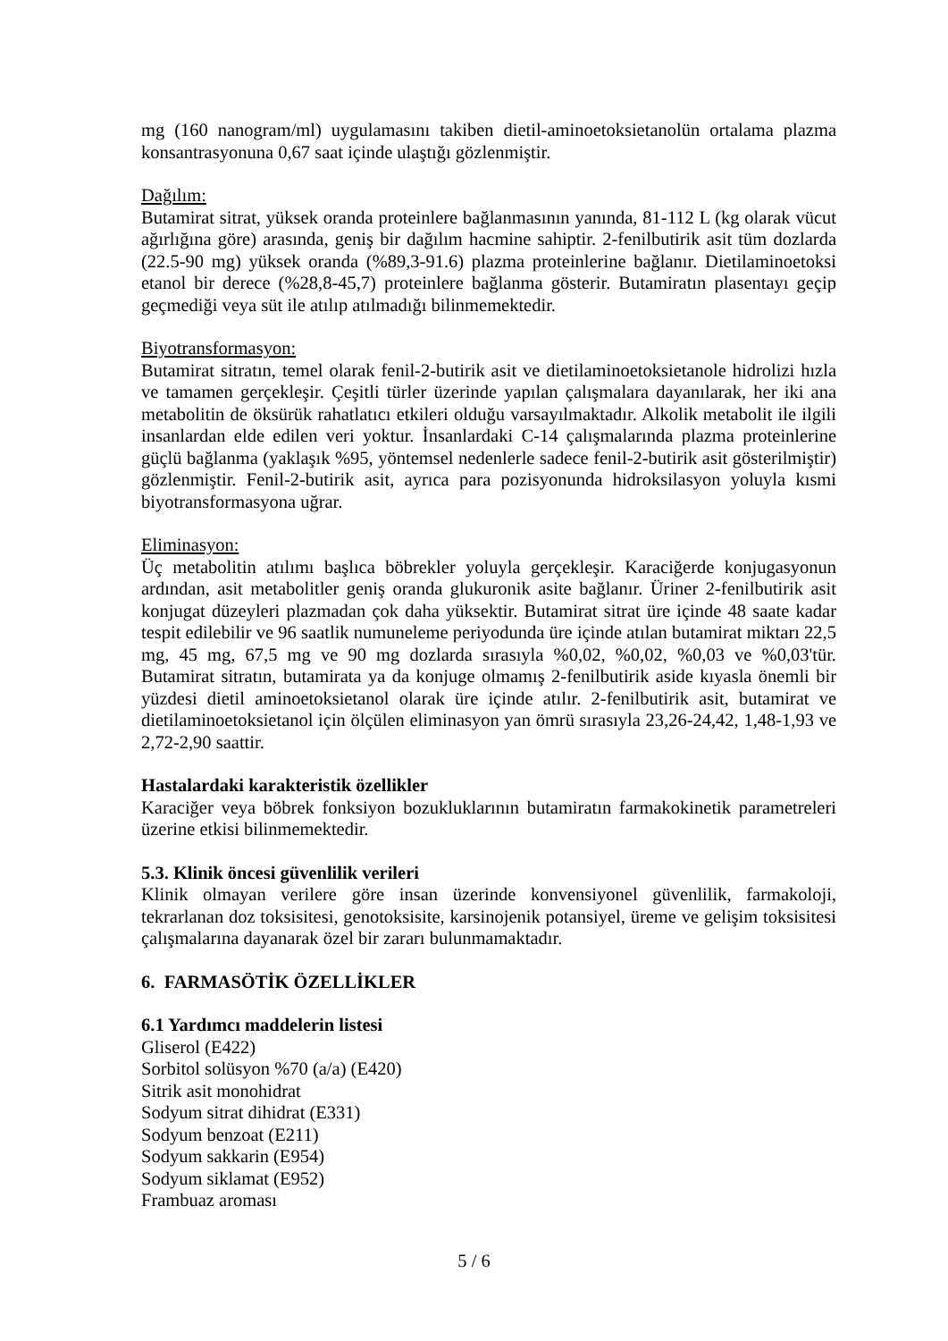mg (160 nanogram/ml) uygulamasını takiben dietil-aminoetoksietanolün ortalama plazma konsantrasyonuna 0,67 saat içinde ulaştığı gözlenmiştir.
Dağılım:
Butamirat sitrat, yüksek oranda proteinlere bağlanmasının yanında, 81-112 L (kg olarak vücut ağırlığına göre) arasında, geniş bir dağılım hacmine sahiptir. 2-fenilbutirik asit tüm dozlarda (22.5-90 mg) yüksek oranda (%89,3-91.6) plazma proteinlerine bağlanır. Dietilaminoetoksi etanol bir derece (%28,8-45,7) proteinlere bağlanma gösterir. Butamiratın plasentayı geçip geçmediği veya süt ile atılıp atılmadığı bilinmemektedir.
Biyotransformasyon:
Butamirat sitratın, temel olarak fenil-2-butirik asit ve dietilaminoetoksietanole hidrolizi hızla ve tamamen gerçekleşir. Çeşitli türler üzerinde yapılan çalışmalara dayanılarak, her iki ana metabolitin de öksürük rahatlatıcı etkileri olduğu varsayılmaktadır. Alkolik metabolit ile ilgili insanlardan elde edilen veri yoktur. İnsanlardaki C-14 çalışmalarında plazma proteinlerine güçlü bağlanma (yaklaşık %95, yöntemsel nedenlerle sadece fenil-2-butirik asit gösterilmiştir) gözlenmiştir. Fenil-2-butirik asit, ayrıca para pozisyonunda hidroksilasyon yoluyla kısmi biyotransformasyona uğrar.
Eliminasyon:
Üç metabolitin atılımı başlıca böbrekler yoluyla gerçekleşir. Karaciğerde konjugasyonun ardından, asit metabolitler geniş oranda glukuronik asite bağlanır. Üriner 2-fenilbutirik asit konjugat düzeyleri plazmadan çok daha yüksektir. Butamirat sitrat üre içinde 48 saate kadar tespit edilebilir ve 96 saatlik numuneleme periyodunda üre içinde atılan butamirat miktarı 22,5 mg, 45 mg, 67,5 mg ve 90 mg dozlarda sırasıyla %0,02, %0,02, %0,03 ve %0,03'tür. Butamirat sitratın, butamirata ya da konjuge olmamış 2-fenilbutirik aside kıyasla önemli bir yüzdesi dietil aminoetoksietanol olarak üre içinde atılır. 2-fenilbutirik asit, butamirat ve dietilaminoetoksietanol için ölçülen eliminasyon yan ömrü sırasıyla 23,26-24,42, 1,48-1,93 ve 2,72-2,90 saattir.
Hastalardaki karakteristik özellikler
Karaciğer veya böbrek fonksiyon bozukluklarının butamiratın farmakokinetik parametreleri üzerine etkisi bilinmemektedir.
5.3. Klinik öncesi güvenlilik verileri
Klinik olmayan verilere göre insan üzerinde konvensiyonel güvenlilik, farmakoloji, tekrarlanan doz toksisitesi, genotoksisite, karsinojenik potansiyel, üreme ve gelişim toksisitesi çalışmalarına dayanarak özel bir zararı bulunmamaktadır.
6. FARMASÖTİK ÖZELLİKLER
6.1 Yardımcı maddelerin listesi
Gliserol (E422)
Sorbitol solüsyon %70 (a/a) (E420)
Sitrik asit monohidrat
Sodyum sitrat dihidrat (E331)
Sodyum benzoat (E211)
Sodyum sakkarin (E954)
Sodyum siklamat (E952)
Frambuaz aroması
5 / 6